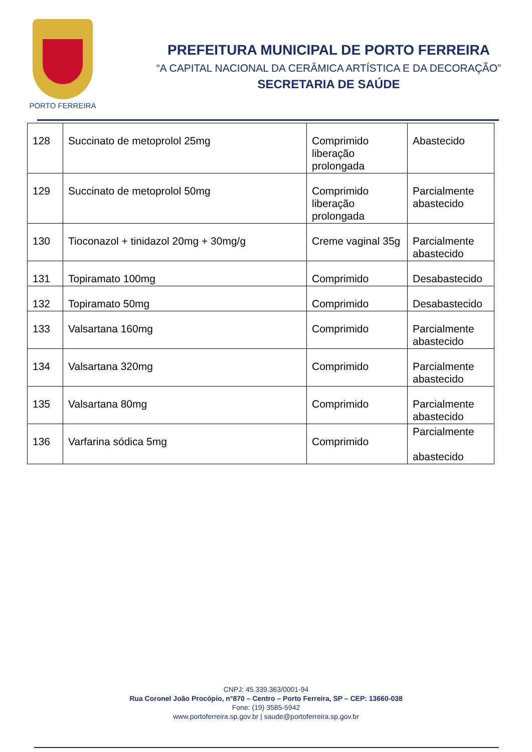PORTO FERREIRA
PREFEITURA MUNICIPAL DE PORTO FERREIRA
“A CAPITAL NACIONAL DA CERÂMICA ARTÍSTICA E DA DECORAÇÃO”
SECRETARIA DE SAÚDE
| 128 | Succinato de metoprolol 25mg | Comprimido liberação prolongada | Abastecido |
| 129 | Succinato de metoprolol 50mg | Comprimido liberação prolongada | Parcialmente abastecido |
| 130 | Tioconazol + tinidazol 20mg + 30mg/g | Creme vaginal 35g | Parcialmente abastecido |
| 131 | Topiramato 100mg | Comprimido | Desabastecido |
| 132 | Topiramato 50mg | Comprimido | Desabastecido |
| 133 | Valsartana 160mg | Comprimido | Parcialmente abastecido |
| 134 | Valsartana 320mg | Comprimido | Parcialmente abastecido |
| 135 | Valsartana 80mg | Comprimido | Parcialmente abastecido |
| 136 | Varfarina sódica 5mg | Comprimido | Parcialmente abastecido |
CNPJ: 45.339.363/0001-94
Rua Coronel João Procópio, n°870 – Centro – Porto Ferreira, SP – CEP: 13660-038
Fone: (19) 3585-5942
www.portoferreira.sp.gov.br | saude@portoferreira.sp.gov.br